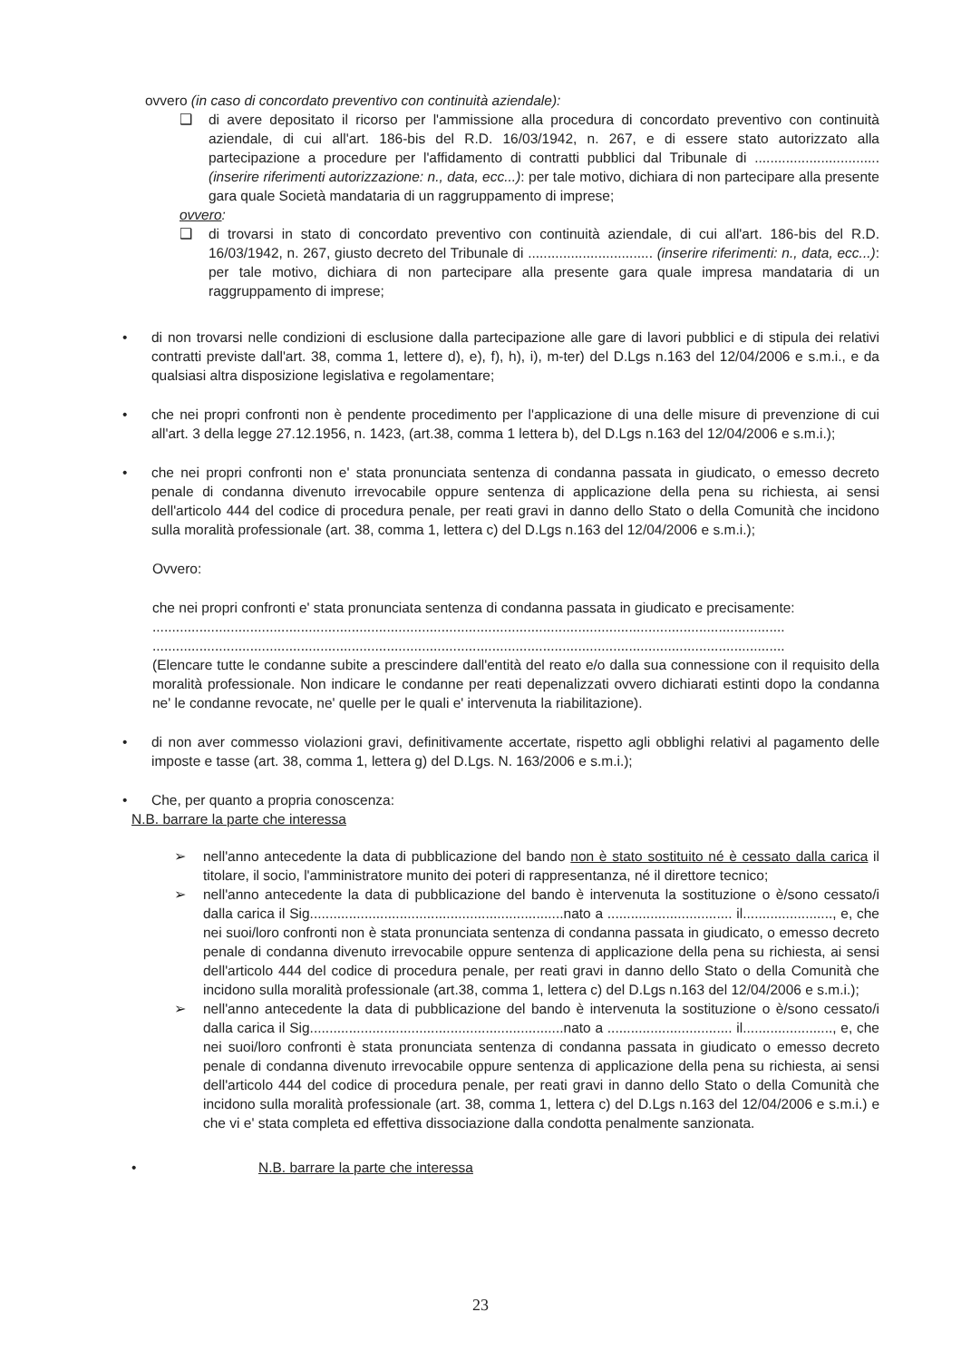ovvero (in caso di concordato preventivo con continuità aziendale):
❑ di avere depositato il ricorso per l'ammissione alla procedura di concordato preventivo con continuità aziendale, di cui all'art. 186-bis del R.D. 16/03/1942, n. 267, e di essere stato autorizzato alla partecipazione a procedure per l'affidamento di contratti pubblici dal Tribunale di ................................ (inserire riferimenti autorizzazione: n., data, ecc...): per tale motivo, dichiara di non partecipare alla presente gara quale Società mandataria di un raggruppamento di imprese;
ovvero:
❑ di trovarsi in stato di concordato preventivo con continuità aziendale, di cui all'art. 186-bis del R.D. 16/03/1942, n. 267, giusto decreto del Tribunale di ................................ (inserire riferimenti: n., data, ecc...): per tale motivo, dichiara di non partecipare alla presente gara quale impresa mandataria di un raggruppamento di imprese;
• di non trovarsi nelle condizioni di esclusione dalla partecipazione alle gare di lavori pubblici e di stipula dei relativi contratti previste dall'art. 38, comma 1, lettere d), e), f), h), i), m-ter) del D.Lgs n.163 del 12/04/2006 e s.m.i., e da qualsiasi altra disposizione legislativa e regolamentare;
• che nei propri confronti non è pendente procedimento per l'applicazione di una delle misure di prevenzione di cui all'art. 3 della legge 27.12.1956, n. 1423, (art.38, comma 1 lettera b), del D.Lgs n.163 del 12/04/2006 e s.m.i.);
• che nei propri confronti non e' stata pronunciata sentenza di condanna passata in giudicato, o emesso decreto penale di condanna divenuto irrevocabile oppure sentenza di applicazione della pena su richiesta, ai sensi dell'articolo 444 del codice di procedura penale, per reati gravi in danno dello Stato o della Comunità che incidono sulla moralità professionale (art. 38, comma 1, lettera c) del D.Lgs n.163 del 12/04/2006 e s.m.i.);
Ovvero:
che nei propri confronti e' stata pronunciata sentenza di condanna passata in giudicato e precisamente:
..................................................................................................................................................................
..................................................................................................................................................................
(Elencare tutte le condanne subite a prescindere dall'entità del reato e/o dalla sua connessione con il requisito della moralità professionale. Non indicare le condanne per reati depenalizzati ovvero dichiarati estinti dopo la condanna ne' le condanne revocate, ne' quelle per le quali e' intervenuta la riabilitazione).
• di non aver commesso violazioni gravi, definitivamente accertate, rispetto agli obblighi relativi al pagamento delle imposte e tasse (art. 38, comma 1, lettera g) del D.Lgs. N. 163/2006 e s.m.i.);
• Che, per quanto a propria conoscenza:
N.B. barrare la parte che interessa
➢ nell'anno antecedente la data di pubblicazione del bando non è stato sostituito né è cessato dalla carica il titolare, il socio, l'amministratore munito dei poteri di rappresentanza, né il direttore tecnico;
➢ nell'anno antecedente la data di pubblicazione del bando è intervenuta la sostituzione o è/sono cessato/i dalla carica il Sig.................................................................nato a ................................ il......................., e, che nei suoi/loro confronti non è stata pronunciata sentenza di condanna passata in giudicato, o emesso decreto penale di condanna divenuto irrevocabile oppure sentenza di applicazione della pena su richiesta, ai sensi dell'articolo 444 del codice di procedura penale, per reati gravi in danno dello Stato o della Comunità che incidono sulla moralità professionale (art.38, comma 1, lettera c) del D.Lgs n.163 del 12/04/2006 e s.m.i.);
➢ nell'anno antecedente la data di pubblicazione del bando è intervenuta la sostituzione o è/sono cessato/i dalla carica il Sig.................................................................nato a ................................ il......................., e, che nei suoi/loro confronti è stata pronunciata sentenza di condanna passata in giudicato o emesso decreto penale di condanna divenuto irrevocabile oppure sentenza di applicazione della pena su richiesta, ai sensi dell'articolo 444 del codice di procedura penale, per reati gravi in danno dello Stato o della Comunità che incidono sulla moralità professionale (art. 38, comma 1, lettera c) del D.Lgs n.163 del 12/04/2006 e s.m.i.) e che vi e' stata completa ed effettiva dissociazione dalla condotta penalmente sanzionata.
• N.B. barrare la parte che interessa
23